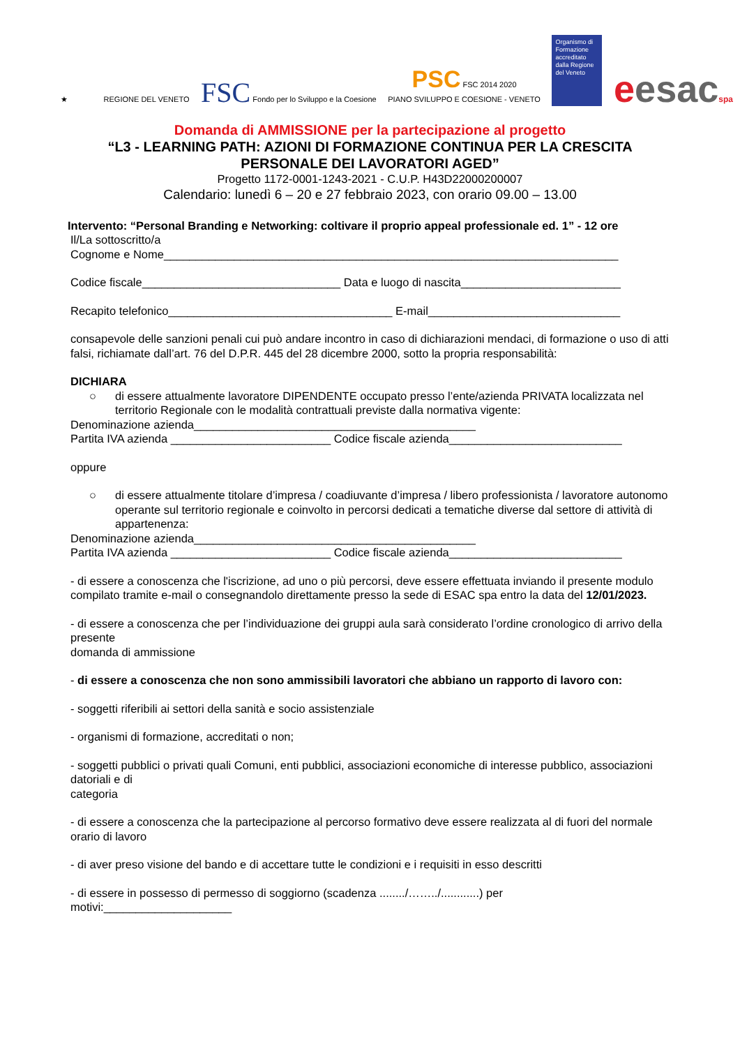★
REGIONE DEL VENETO
FSC Fondo per lo Sviluppo e la Coesione
PSC FSC 2014 2020
PIANO SVILUPPO E COESIONE - VENETO
Organismo di Formazione accreditato dalla Regione del Veneto
eesacspa
Domanda di AMMISSIONE per la partecipazione al progetto
“L3 - LEARNING PATH: AZIONI DI FORMAZIONE CONTINUA PER LA CRESCITA
PERSONALE DEI LAVORATORI AGED”
Progetto 1172-0001-1243-2021 - C.U.P. H43D22000200007
Calendario: lunedì 6 – 20 e 27 febbraio 2023, con orario 09.00 – 13.00
Intervento: “Personal Branding e Networking: coltivare il proprio appeal professionale ed. 1” - 12 ore
Il/La sottoscritto/a
Cognome e Nome_______________________________________________________________________
Codice fiscale_______________________________ Data e luogo di nascita_________________________
Recapito telefonico___________________________________ E-mail______________________________
consapevole delle sanzioni penali cui può andare incontro in caso di dichiarazioni mendaci, di formazione o uso di atti falsi, richiamate dall’art. 76 del D.P.R. 445 del 28 dicembre 2000, sotto la propria responsabilità:
DICHIARA
○ di essere attualmente lavoratore DIPENDENTE occupato presso l’ente/azienda PRIVATA localizzata nel territorio Regionale con le modalità contrattuali previste dalla normativa vigente:
Denominazione azienda____________________________________________
Partita IVA azienda _________________________ Codice fiscale azienda___________________________
oppure
○ di essere attualmente titolare d’impresa / coadiuvante d’impresa / libero professionista / lavoratore autonomo
operante sul territorio regionale e coinvolto in percorsi dedicati a tematiche diverse dal settore di attività di appartenenza:
Denominazione azienda____________________________________________
Partita IVA azienda _________________________ Codice fiscale azienda___________________________
- di essere a conoscenza che l'iscrizione, ad uno o più percorsi, deve essere effettuata inviando il presente modulo compilato tramite e-mail o consegnandolo direttamente presso la sede di ESAC spa entro la data del 12/01/2023.
- di essere a conoscenza che per l’individuazione dei gruppi aula sarà considerato l’ordine cronologico di arrivo della presente
domanda di ammissione
- di essere a conoscenza che non sono ammissibili lavoratori che abbiano un rapporto di lavoro con:
- soggetti riferibili ai settori della sanità e socio assistenziale
- organismi di formazione, accreditati o non;
- soggetti pubblici o privati quali Comuni, enti pubblici, associazioni economiche di interesse pubblico, associazioni datoriali e di
categoria
- di essere a conoscenza che la partecipazione al percorso formativo deve essere realizzata al di fuori del normale orario di lavoro
- di aver preso visione del bando e di accettare tutte le condizioni e i requisiti in esso descritti
- di essere in possesso di permesso di soggiorno (scadenza ......../……../............) per
motivi:____________________